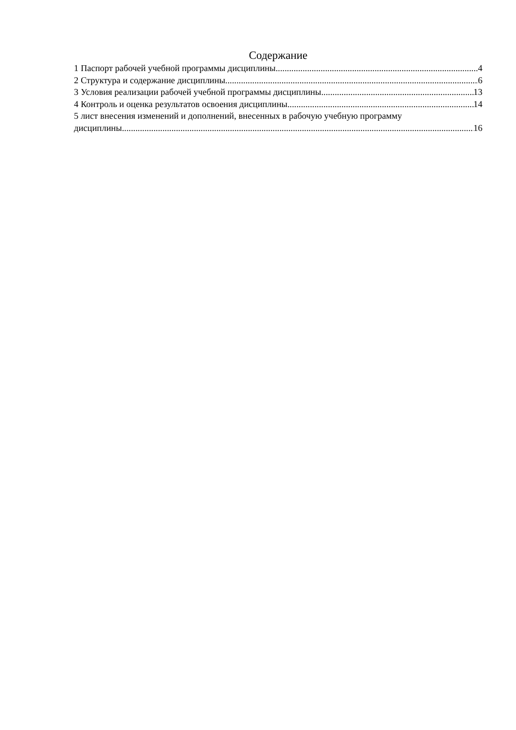Содержание
1 Паспорт рабочей учебной программы дисциплины 4
2 Структура и содержание дисциплины 6
3 Условия реализации рабочей учебной программы дисциплины 13
4 Контроль и оценка результатов освоения дисциплины 14
5 лист внесения изменений и дополнений, внесенных в рабочую учебную программу
дисциплины 16